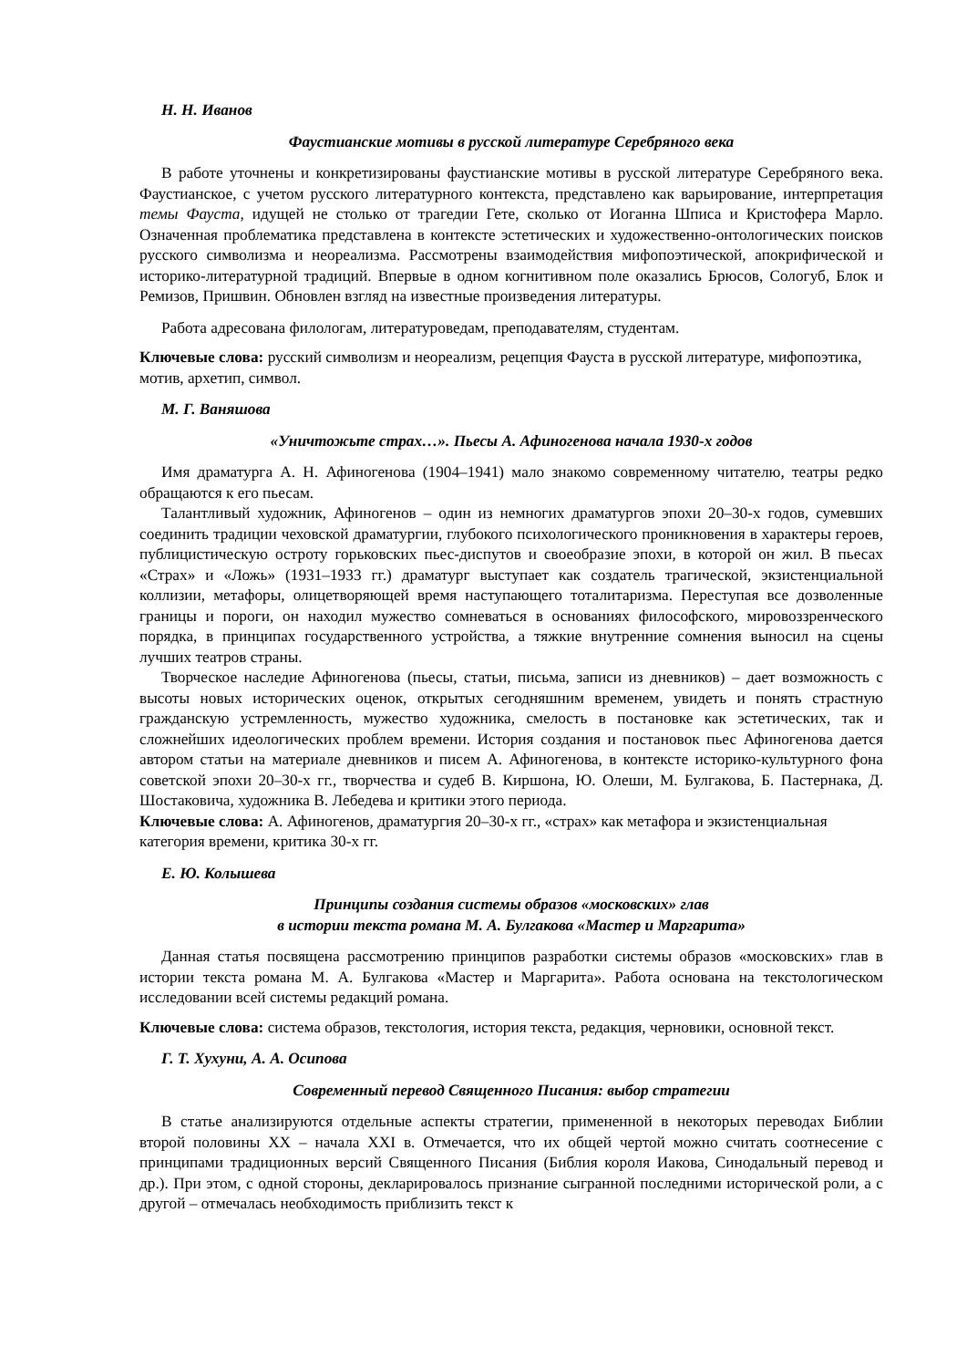Н. Н. Иванов
Фаустианские мотивы в русской литературе Серебряного века
В работе уточнены и конкретизированы фаустианские мотивы в русской литературе Серебряного века. Фаустианское, с учетом русского литературного контекста, представлено как варьирование, интерпретация темы Фауста, идущей не столько от трагедии Гете, сколько от Иоганна Шписа и Кристофера Марло. Означенная проблематика представлена в контексте эстетических и художественно-онтологических поисков русского символизма и неореализма. Рассмотрены взаимодействия мифопоэтической, апокрифической и историко-литературной традиций. Впервые в одном когнитивном поле оказались Брюсов, Сологуб, Блок и Ремизов, Пришвин. Обновлен взгляд на известные произведения литературы.
Работа адресована филологам, литературоведам, преподавателям, студентам.
Ключевые слова: русский символизм и неореализм, рецепция Фауста в русской литературе, мифопоэтика, мотив, архетип, символ.
М. Г. Ваняшова
«Уничтожьте страх…». Пьесы А. Афиногенова начала 1930-х годов
Имя драматурга А. Н. Афиногенова (1904–1941) мало знакомо современному читателю, театры редко обращаются к его пьесам.
Талантливый художник, Афиногенов – один из немногих драматургов эпохи 20–30-х годов, сумевших соединить традиции чеховской драматургии, глубокого психологического проникновения в характеры героев, публицистическую остроту горьковских пьес-диспутов и своеобразие эпохи, в которой он жил. В пьесах «Страх» и «Ложь» (1931–1933 гг.) драматург выступает как создатель трагической, экзистенциальной коллизии, метафоры, олицетворяющей время наступающего тоталитаризма. Переступая все дозволенные границы и пороги, он находил мужество сомневаться в основаниях философского, мировоззренческого порядка, в принципах государственного устройства, а тяжкие внутренние сомнения выносил на сцены лучших театров страны.
Творческое наследие Афиногенова (пьесы, статьи, письма, записи из дневников) – дает возможность с высоты новых исторических оценок, открытых сегодняшним временем, увидеть и понять страстную гражданскую устремленность, мужество художника, смелость в постановке как эстетических, так и сложнейших идеологических проблем времени. История создания и постановок пьес Афиногенова дается автором статьи на материале дневников и писем А. Афиногенова, в контексте историко-культурного фона советской эпохи 20–30-х гг., творчества и судеб В. Киршона, Ю. Олеши, М. Булгакова, Б. Пастернака, Д. Шостаковича, художника В. Лебедева и критики этого периода.
Ключевые слова: А. Афиногенов, драматургия 20–30-х гг., «страх» как метафора и экзистенциальная категория времени, критика 30-х гг.
Е. Ю. Колышева
Принципы создания системы образов «московских» глав
в истории текста романа М. А. Булгакова «Мастер и Маргарита»
Данная статья посвящена рассмотрению принципов разработки системы образов «московских» глав в истории текста романа М. А. Булгакова «Мастер и Маргарита». Работа основана на текстологическом исследовании всей системы редакций романа.
Ключевые слова: система образов, текстология, история текста, редакция, черновики, основной текст.
Г. Т. Хухуни, А. А. Осипова
Современный перевод Священного Писания: выбор стратегии
В статье анализируются отдельные аспекты стратегии, примененной в некоторых переводах Библии второй половины XX – начала XXI в. Отмечается, что их общей чертой можно считать соотнесение с принципами традиционных версий Священного Писания (Библия короля Иакова, Синодальный перевод и др.). При этом, с одной стороны, декларировалось признание сыгранной последними исторической роли, а с другой – отмечалась необходимость приблизить текст к